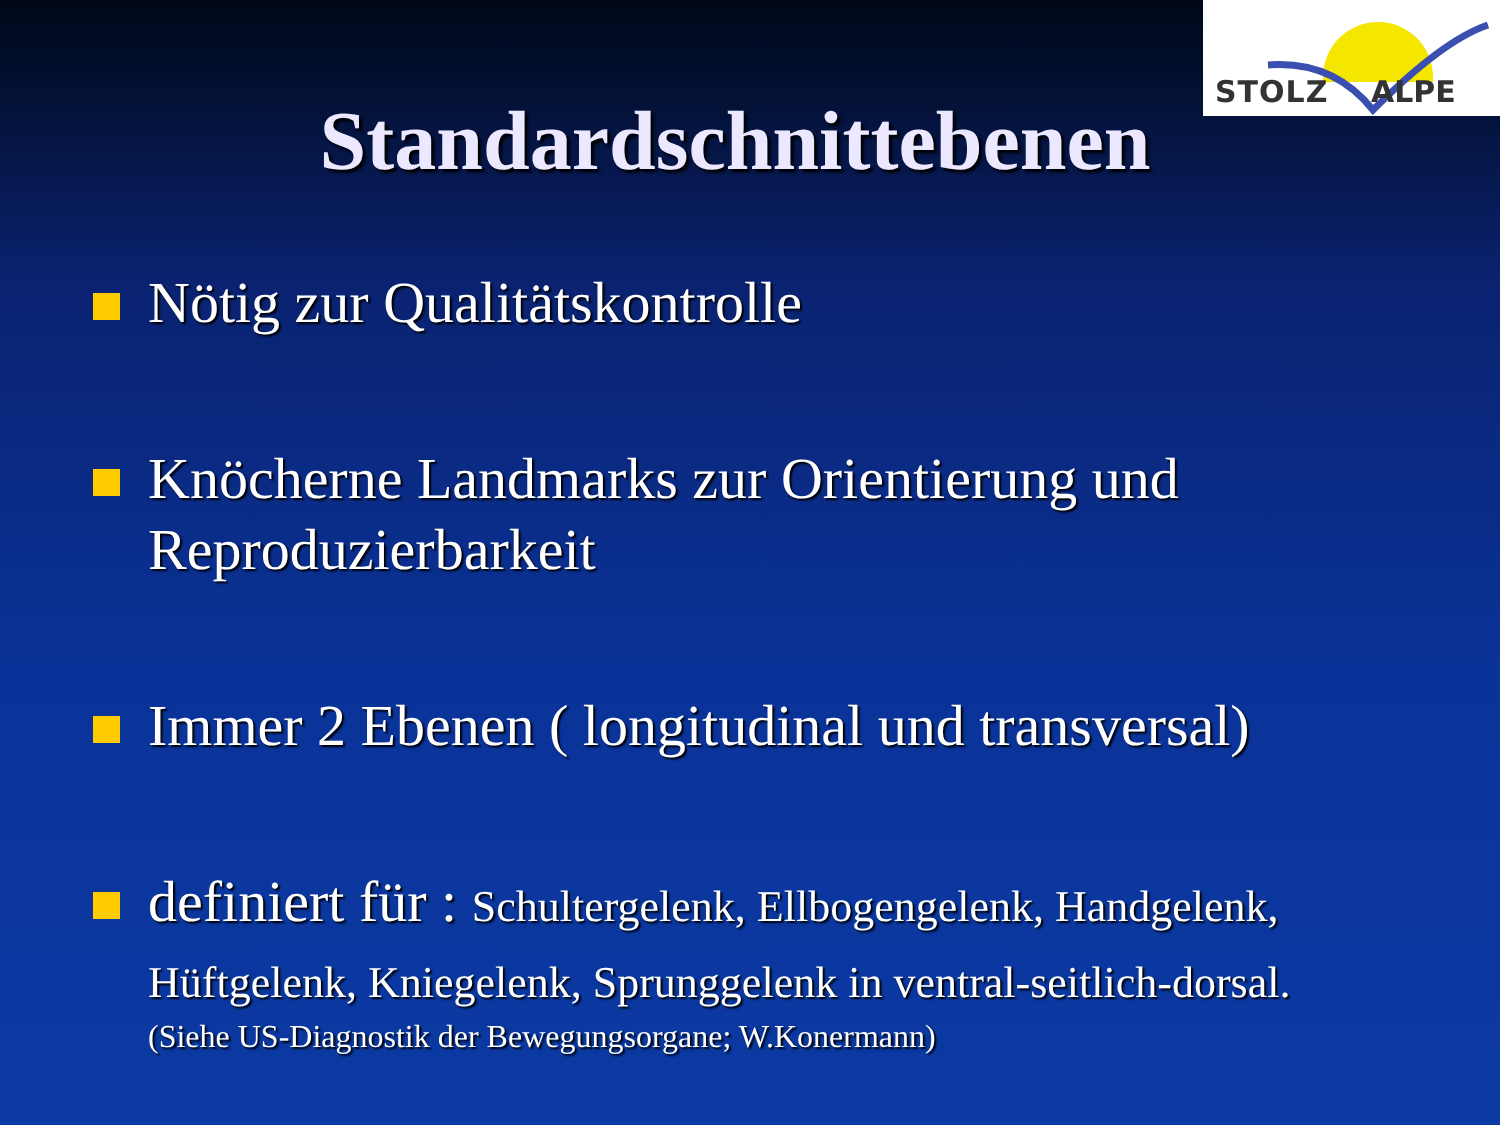STOLZ ALPE
Standardschnittebenen
Nötig zur Qualitätskontrolle
Knöcherne Landmarks zur Orientierung und Reproduzierbarkeit
Immer 2 Ebenen ( longitudinal und transversal)
definiert für : Schultergelenk, Ellbogengelenk, Handgelenk, Hüftgelenk, Kniegelenk, Sprunggelenk in ventral-seitlich-dorsal.
(Siehe US-Diagnostik der Bewegungsorgane; W.Konermann)